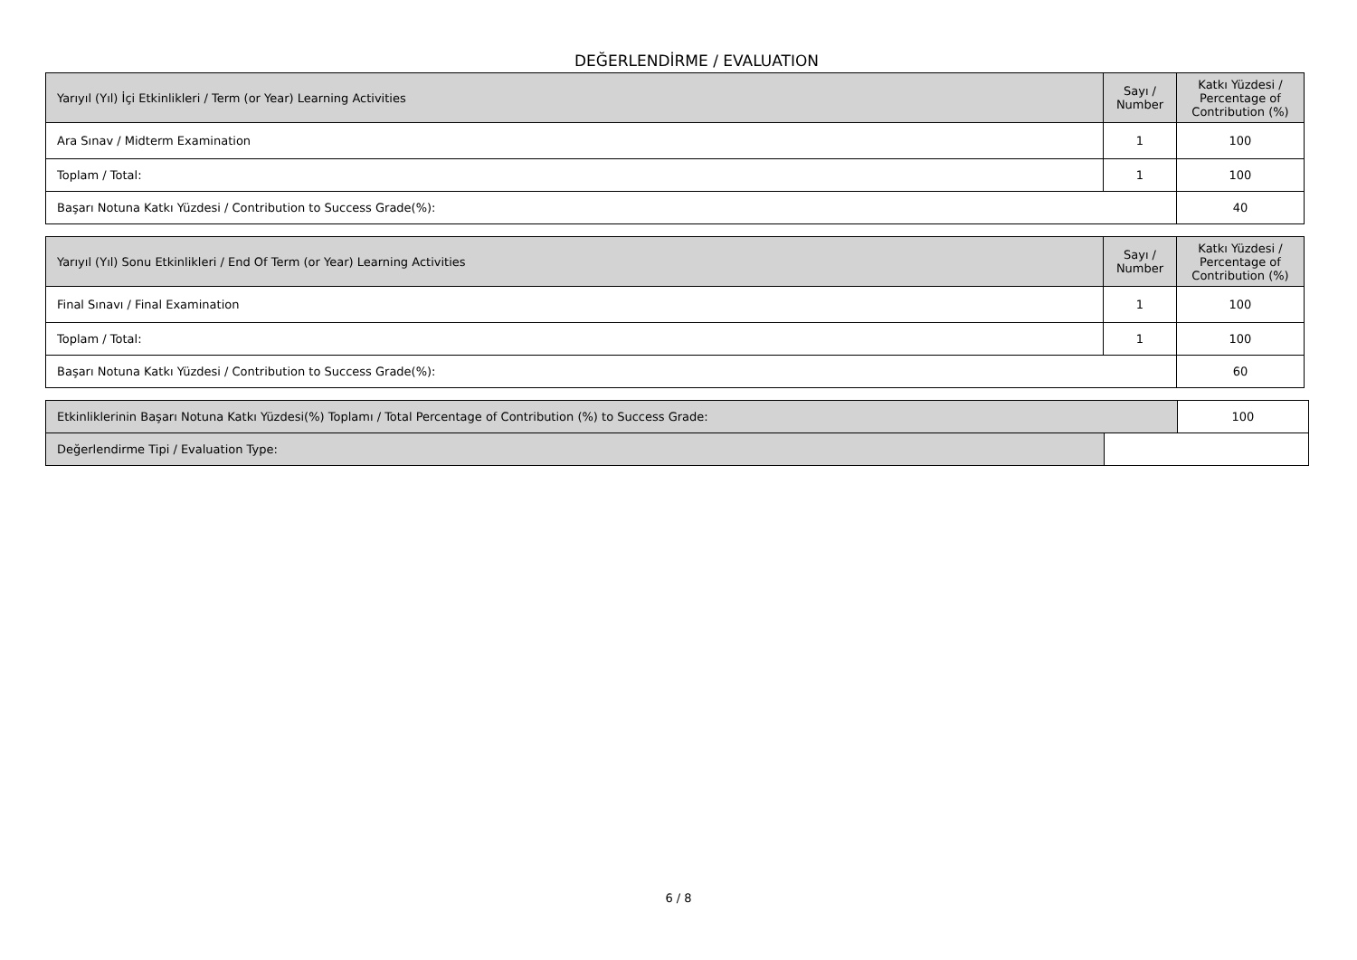DEĞERLENDİRME / EVALUATION
| Yarıyıl (Yıl) İçi Etkinlikleri / Term (or Year) Learning Activities | Sayı / Number | Katkı Yüzdesi / Percentage of Contribution (%) |
| --- | --- | --- |
| Ara Sınav / Midterm Examination | 1 | 100 |
| Toplam / Total: | 1 | 100 |
| Başarı Notuna Katkı Yüzdesi / Contribution to Success Grade(%): | | 40 |
| Yarıyıl (Yıl) Sonu Etkinlikleri / End Of Term (or Year) Learning Activities | Sayı / Number | Katkı Yüzdesi / Percentage of Contribution (%) |
| --- | --- | --- |
| Final Sınavı / Final Examination | 1 | 100 |
| Toplam / Total: | 1 | 100 |
| Başarı Notuna Katkı Yüzdesi / Contribution to Success Grade(%): | | 60 |
| Etkinliklerinin Başarı Notuna Katkı Yüzdesi(%) Toplamı / Total Percentage of Contribution (%) to Success Grade: | | 100 |
| Değerlendirme Tipi / Evaluation Type: | | |
6 / 8